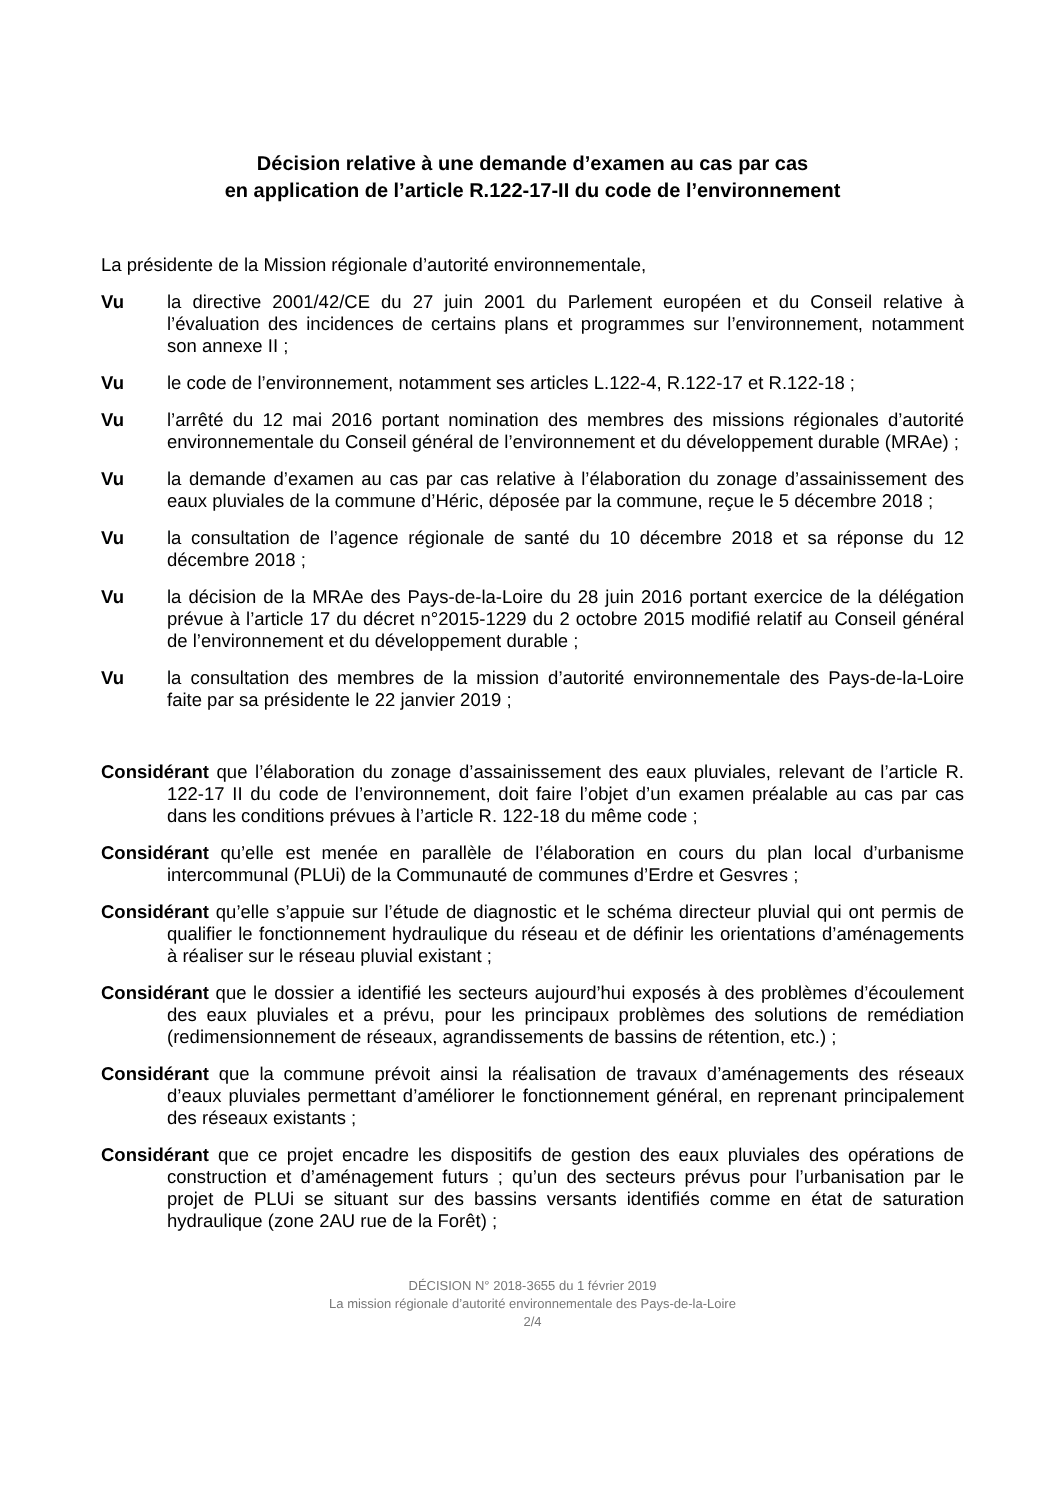Décision relative à une demande d’examen au cas par cas
en application de l’article R.122-17-II du code de l’environnement
La présidente de la Mission régionale d’autorité environnementale,
Vu la directive 2001/42/CE du 27 juin 2001 du Parlement européen et du Conseil relative à l’évaluation des incidences de certains plans et programmes sur l’environnement, notamment son annexe II ;
Vu le code de l’environnement, notamment ses articles L.122-4, R.122-17 et R.122-18 ;
Vu l’arrêté du 12 mai 2016 portant nomination des membres des missions régionales d’autorité environnementale du Conseil général de l’environnement et du développement durable (MRAe) ;
Vu la demande d’examen au cas par cas relative à l’élaboration du zonage d’assainissement des eaux pluviales de la commune d’Héric, déposée par la commune, reçue le 5 décembre 2018 ;
Vu la consultation de l’agence régionale de santé du 10 décembre 2018 et sa réponse du 12 décembre 2018 ;
Vu la décision de la MRAe des Pays-de-la-Loire du 28 juin 2016 portant exercice de la délégation prévue à l’article 17 du décret n°2015-1229 du 2 octobre 2015 modifié relatif au Conseil général de l’environnement et du développement durable ;
Vu la consultation des membres de la mission d’autorité environnementale des Pays-de-la-Loire faite par sa présidente le 22 janvier 2019 ;
Considérant que l’élaboration du zonage d’assainissement des eaux pluviales, relevant de l’article R. 122-17 II du code de l’environnement, doit faire l’objet d’un examen préalable au cas par cas dans les conditions prévues à l’article R. 122-18 du même code ;
Considérant qu’elle est menée en parallèle de l’élaboration en cours du plan local d’urbanisme intercommunal (PLUi) de la Communauté de communes d’Erdre et Gesvres ;
Considérant qu’elle s’appuie sur l’étude de diagnostic et le schéma directeur pluvial qui ont permis de qualifier le fonctionnement hydraulique du réseau et de définir les orientations d’aménagements à réaliser sur le réseau pluvial existant ;
Considérant que le dossier a identifié les secteurs aujourd’hui exposés à des problèmes d’écoulement des eaux pluviales et a prévu, pour les principaux problèmes des solutions de remédiation (redimensionnement de réseaux, agrandissements de bassins de rétention, etc.) ;
Considérant que la commune prévoit ainsi la réalisation de travaux d’aménagements des réseaux d’eaux pluviales permettant d’améliorer le fonctionnement général, en reprenant principalement des réseaux existants ;
Considérant que ce projet encadre les dispositifs de gestion des eaux pluviales des opérations de construction et d’aménagement futurs ; qu’un des secteurs prévus pour l’urbanisation par le projet de PLUi se situant sur des bassins versants identifiés comme en état de saturation hydraulique (zone 2AU rue de la Forêt) ;
DÉCISION N° 2018-3655 du 1 février 2019
La mission régionale d’autorité environnementale des Pays-de-la-Loire
2/4